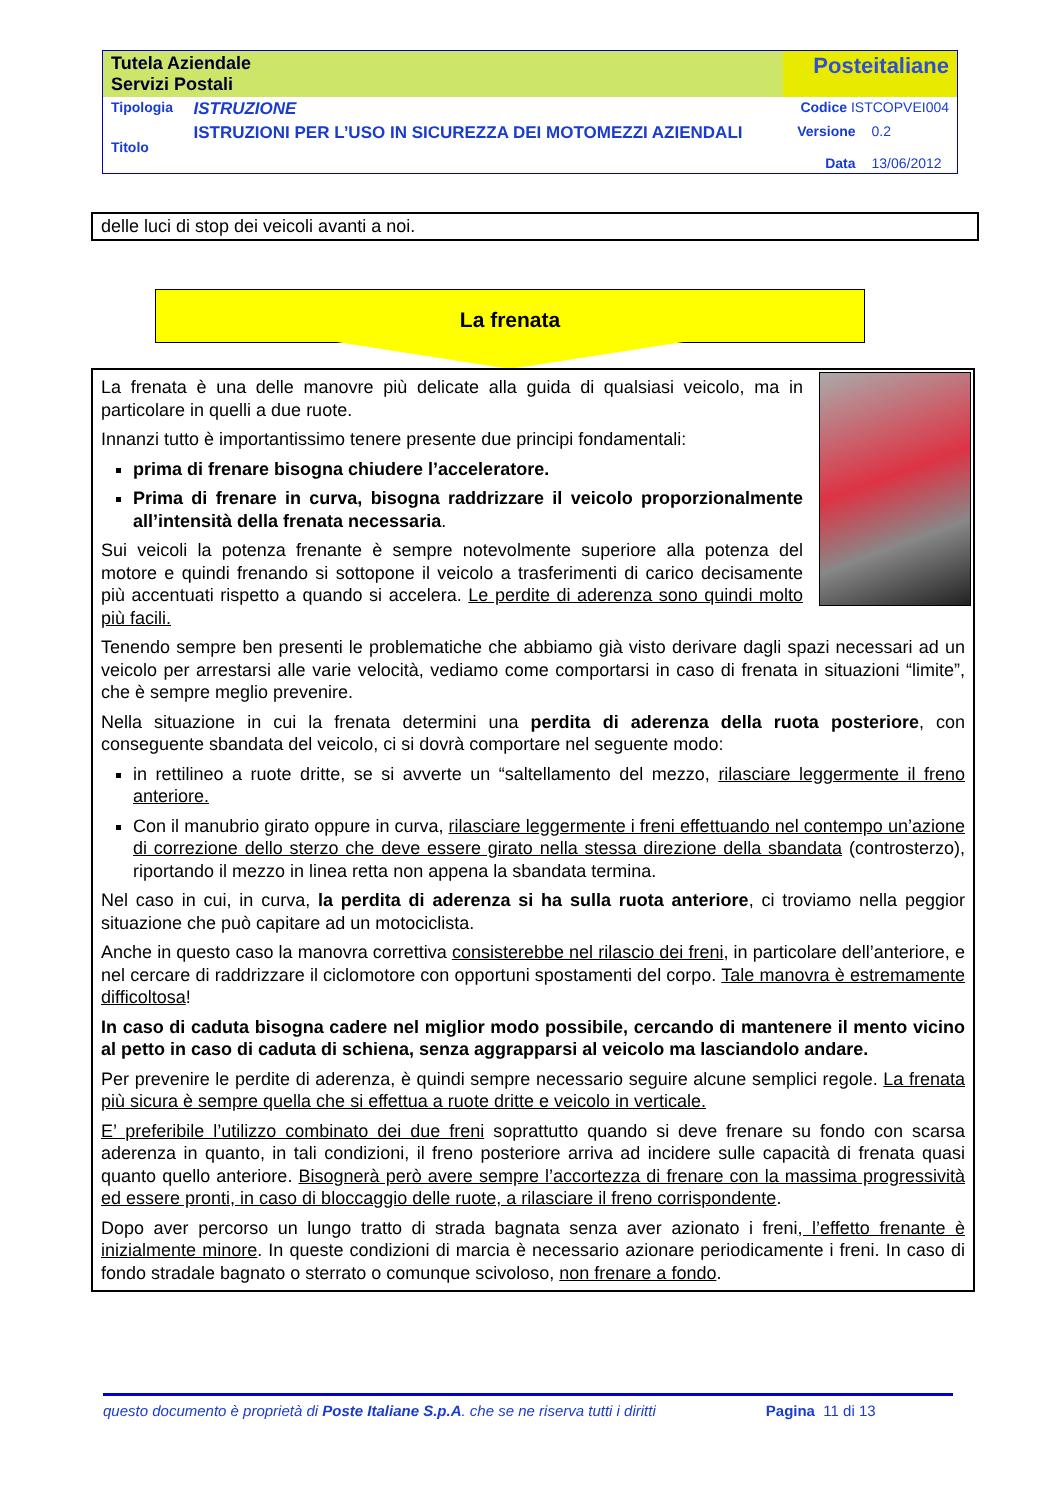| Tutela Aziendale Servizi Postali | | Posteitaliane | |
| Tipologia | ISTRUZIONE | Codice ISTCOPVEI004 | |
| Titolo | ISTRUZIONI PER L’USO IN SICUREZZA DEI MOTOMEZZI AZIENDALI | Versione Data | 0.2 13/06/2012 |
delle luci di stop dei veicoli avanti a noi.
La frenata
La frenata è una delle manovre più delicate alla guida di qualsiasi veicolo, ma in particolare in quelli a due ruote.
Innanzi tutto è importantissimo tenere presente due principi fondamentali:
prima di frenare bisogna chiudere l’acceleratore.
Prima di frenare in curva, bisogna raddrizzare il veicolo proporzionalmente all’intensità della frenata necessaria.
Sui veicoli la potenza frenante è sempre notevolmente superiore alla potenza del motore e quindi frenando si sottopone il veicolo a trasferimenti di carico decisamente più accentuati rispetto a quando si accelera. Le perdite di aderenza sono quindi molto più facili.
Tenendo sempre ben presenti le problematiche che abbiamo già visto derivare dagli spazi necessari ad un veicolo per arrestarsi alle varie velocità, vediamo come comportarsi in caso di frenata in situazioni “limite”, che è sempre meglio prevenire.
Nella situazione in cui la frenata determini una perdita di aderenza della ruota posteriore, con conseguente sbandata del veicolo, ci si dovrà comportare nel seguente modo:
in rettilineo a ruote dritte, se si avverte un “saltellamento del mezzo, rilasciare leggermente il freno anteriore.
Con il manubrio girato oppure in curva, rilasciare leggermente i freni effettuando nel contempo un’azione di correzione dello sterzo che deve essere girato nella stessa direzione della sbandata (controsterzo), riportando il mezzo in linea retta non appena la sbandata termina.
Nel caso in cui, in curva, la perdita di aderenza si ha sulla ruota anteriore, ci troviamo nella peggior situazione che può capitare ad un motociclista.
Anche in questo caso la manovra correttiva consisterebbe nel rilascio dei freni, in particolare dell’anteriore, e nel cercare di raddrizzare il ciclomotore con opportuni spostamenti del corpo. Tale manovra è estremamente difficoltosa!
In caso di caduta bisogna cadere nel miglior modo possibile, cercando di mantenere il mento vicino al petto in caso di caduta di schiena, senza aggrapparsi al veicolo ma lasciandolo andare.
Per prevenire le perdite di aderenza, è quindi sempre necessario seguire alcune semplici regole. La frenata più sicura è sempre quella che si effettua a ruote dritte e veicolo in verticale.
E’ preferibile l’utilizzo combinato dei due freni soprattutto quando si deve frenare su fondo con scarsa aderenza in quanto, in tali condizioni, il freno posteriore arriva ad incidere sulle capacità di frenata quasi quanto quello anteriore. Bisognerà però avere sempre l’accortezza di frenare con la massima progressività ed essere pronti, in caso di bloccaggio delle ruote, a rilasciare il freno corrispondente.
Dopo aver percorso un lungo tratto di strada bagnata senza aver azionato i freni, l’effetto frenante è inizialmente minore. In queste condizioni di marcia è necessario azionare periodicamente i freni. In caso di fondo stradale bagnato o sterrato o comunque scivoloso, non frenare a fondo.
questo documento è proprietà di Poste Italiane S.p.A. che se ne riserva tutti i diritti Pagina 11 di 13